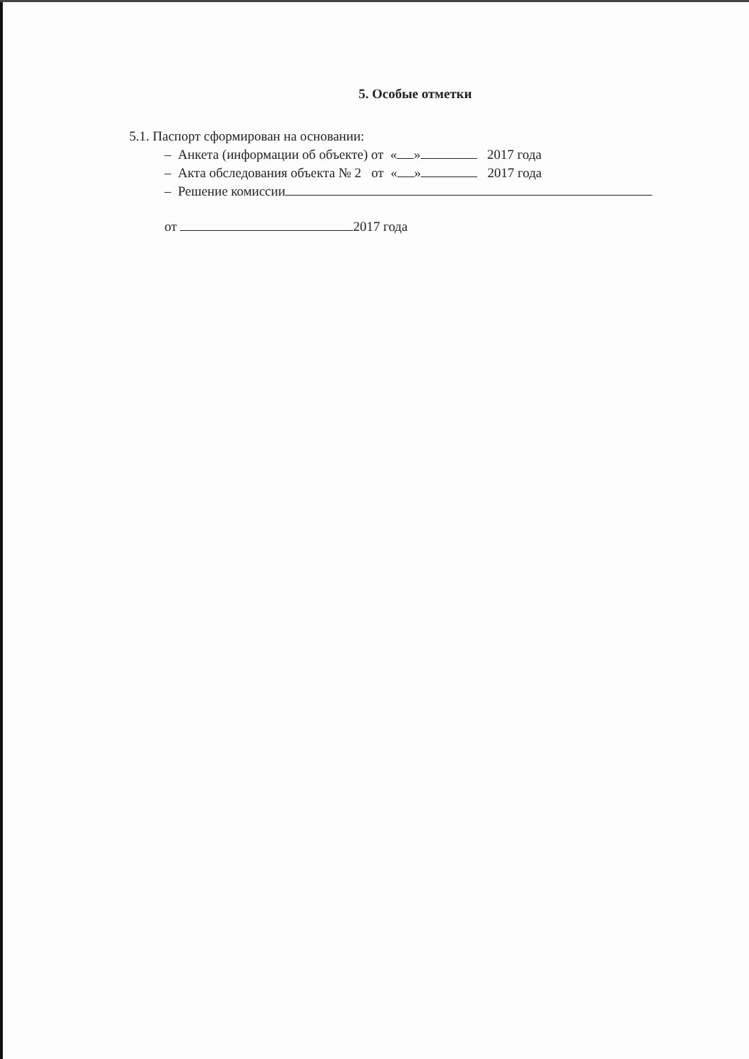5. Особые отметки
5.1. Паспорт сформирован на основании:
– Анкета (информации об объекте) от « » 2017 года
– Акта обследования объекта № 2 от « » 2017 года
– Решение комиссии
от 2017 года